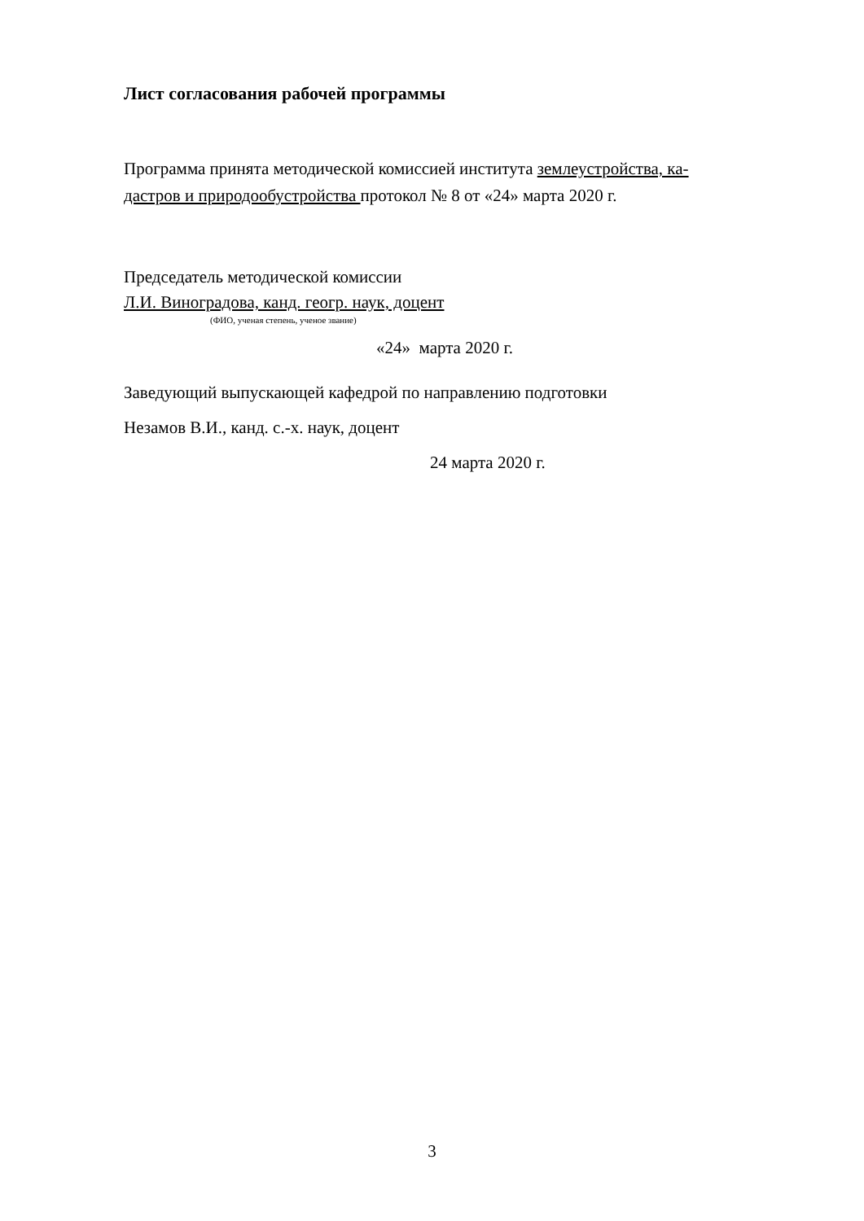Лист согласования рабочей программы
Программа принята методической комиссией института землеустройства, ка-
дастров и природообустройства протокол № 8 от «24» марта 2020 г.
Председатель методической комиссии
Л.И. Виноградова, канд. геогр. наук, доцент
(ФИО, ученая степень, ученое звание)
«24» марта 2020 г.
Заведующий выпускающей кафедрой по направлению подготовки
Незамов В.И., канд. с.-х. наук, доцент
24 марта 2020 г.
3